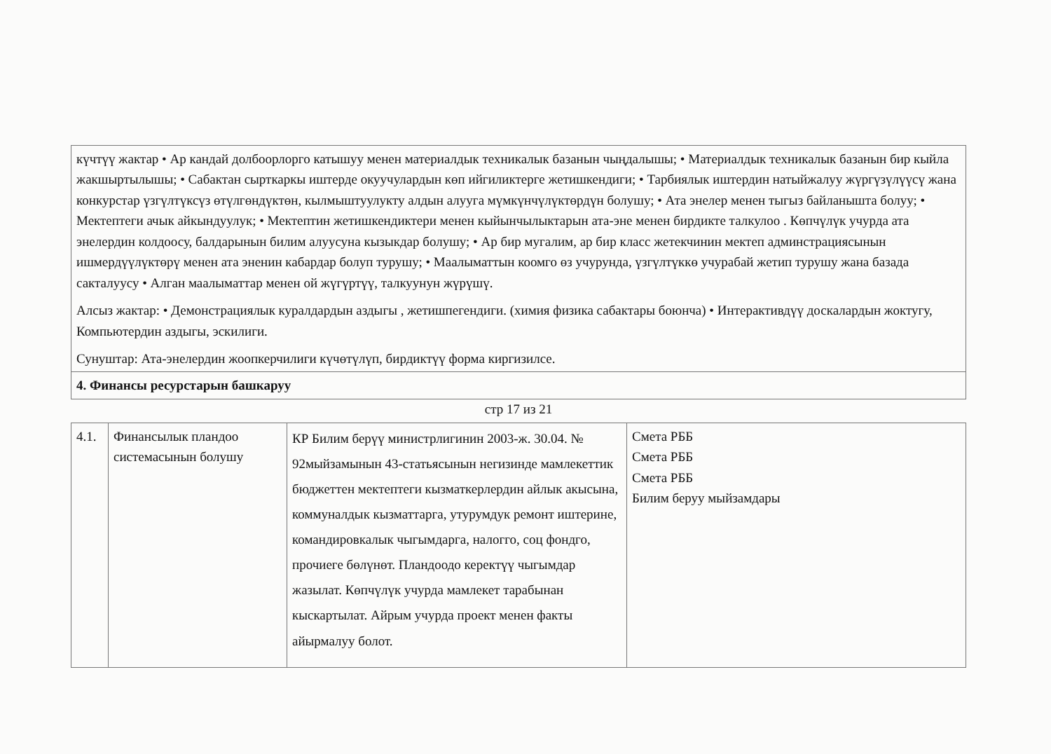| күчтүү жактар • Ар кандай долбоорлорго катышуу менен материалдык техникалык базанын чыңдалышы; • Материалдык техникалык базанын бир кыйла жакшыртылышы; • Сабактан сырткаркы иштерде окуучулардын көп ийгиликтерге жетишкендиги; • Тарбиялык иштердин натыйжалуу жүргүзүлүүсү жана конкурстар үзгүлтүксүз өтүлгөндүктөн, кылмыштуулукту алдын алууга мүмкүнчүлүктөрдүн болушу; • Ата энелер менен тыгыз байланышта болуу; • Мектептеги ачык айкындуулук; • Мектептин жетишкендиктери менен кыйынчылыктарын ата-эне менен бирдикте талкулоо . Көпчүлүк учурда ата энелердин колдоосу, балдарынын билим алуусуна кызыкдар болушу; • Ар бир мугалим, ар бир класс жетекчинин мектеп админстрациясынын ишмердүүлүктөрү менен ата эненин кабардар болуп турушу; • Маалыматтын коомго өз учурунда, үзгүлтүккө учурабай жетип турушу жана базада сакталуусу • Алган маалыматтар менен ой жүгүртүү, талкуунун жүрүшү. Алсыз жактар: • Демонстрациялык куралдардын аздыгы , жетишпегендиги. (химия физика сабактары боюнча) • Интерактивдүү доскалардын жоктугу, Компьютердин аздыгы, эскилиги. Сунуштар: Ата-энелердин жоопкерчилиги күчөтүлүп, бирдиктүү форма киргизилсе. |
| 4. Финансы ресурстарын башкаруу |
стр 17 из 21
| 4.1. | Финансылык пландоо системасынын болушу | КР Билим берүү министрлигинин 2003-ж. 30.04. № 92мыйзамынын 43-статьясынын негизинде мамлекеттик бюджеттен мектептеги кызматкерлердин айлык акысына, коммуналдык кызматтарга, утурумдук ремонт иштерине, командировкалык чыгымдарга, налогго, соц фондго, прочиеге бөлүнөт. Пландоодо керектүү чыгымдар жазылат. Көпчүлүк учурда мамлекет тарабынан кыскартылат. Айрым учурда проект менен факты айырмалуу болот. | Смета РББ Смета РББ Смета РББ Билим беруу мыйзамдары |